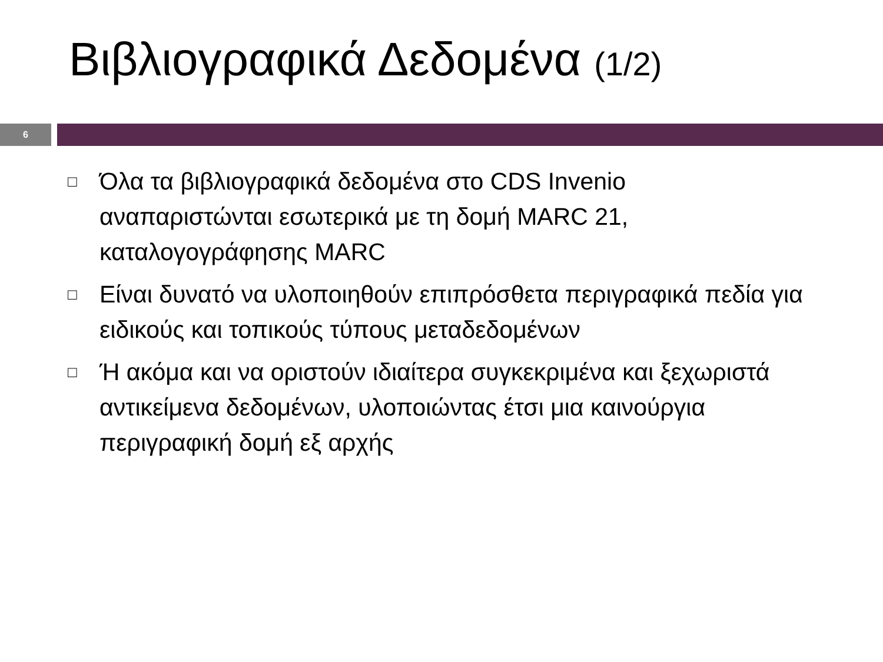Βιβλιογραφικά Δεδομένα (1/2)
6
□ Όλα τα βιβλιογραφικά δεδομένα στο CDS Invenio αναπαριστώνται εσωτερικά με τη δομή MARC 21, καταλογογράφησης MARC
□ Είναι δυνατό να υλοποιηθούν επιπρόσθετα περιγραφικά πεδία για ειδικούς και τοπικούς τύπους μεταδεδομένων
□ Ή ακόμα και να οριστούν ιδιαίτερα συγκεκριμένα και ξεχωριστά αντικείμενα δεδομένων, υλοποιώντας έτσι μια καινούργια περιγραφική δομή εξ αρχής